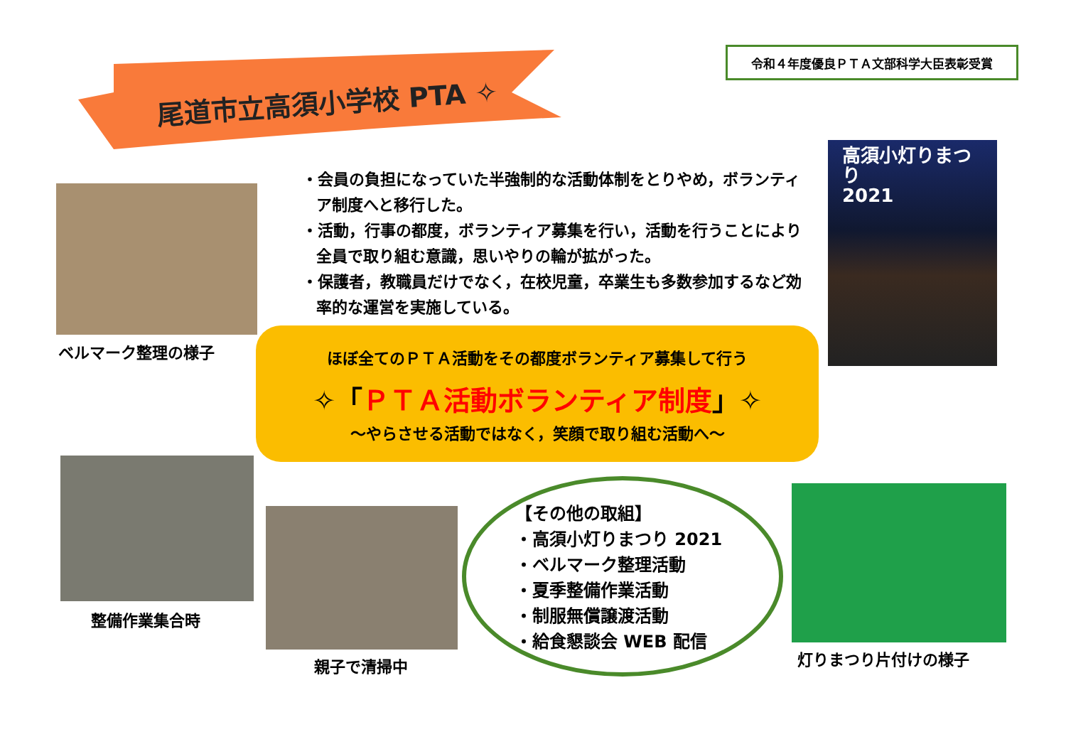令和４年度優良ＰＴＡ文部科学大臣表彰受賞
尾道市立高須小学校 PTA ✧
ベルマーク整理の様子
・会員の負担になっていた半強制的な活動体制をとりやめ，ボランティア制度へと移行した。
・活動，行事の都度，ボランティア募集を行い，活動を行うことにより全員で取り組む意識，思いやりの輪が拡がった。
・保護者，教職員だけでなく，在校児童，卒業生も多数参加するなど効率的な運営を実施している。
ほぼ全てのＰＴＡ活動をその都度ボランティア募集して行う
✧「ＰＴＡ活動ボランティア制度」✧
～やらさせる活動ではなく，笑顔で取り組む活動へ～
高須小灯りまつり
2021
整備作業集合時
親子で清掃中
【その他の取組】
・高須小灯りまつり 2021
・ベルマーク整理活動
・夏季整備作業活動
・制服無償譲渡活動
・給食懇談会 WEB 配信
灯りまつり片付けの様子